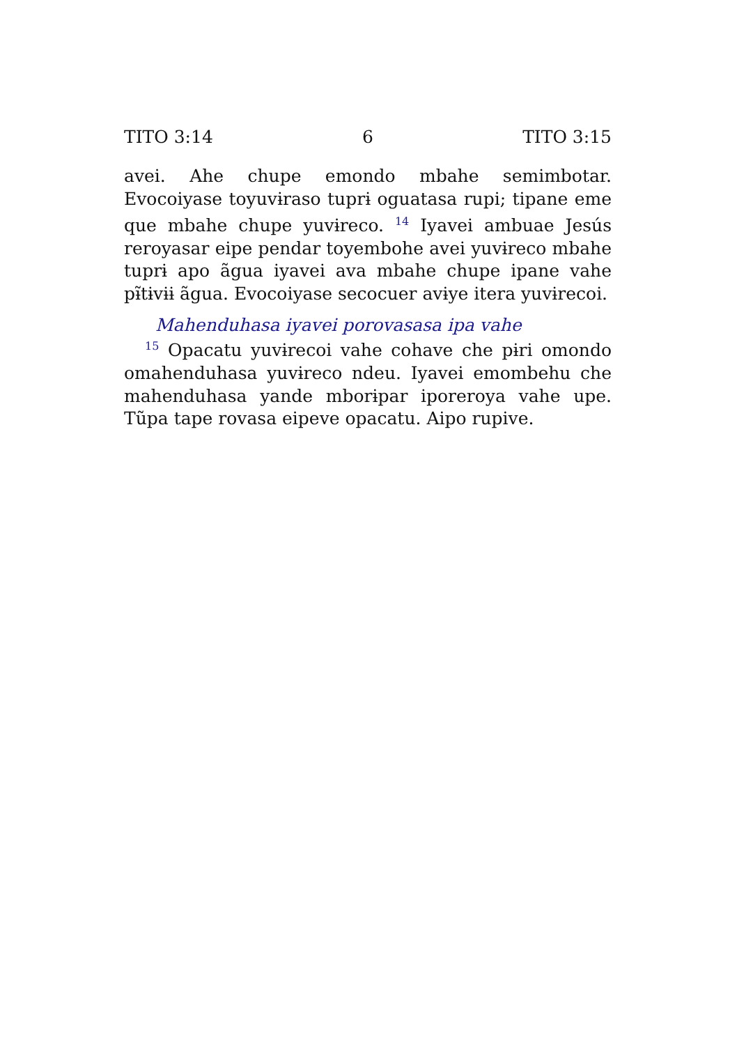TITO 3:14 6 TITO 3:15
avei. Ahe chupe emondo mbahe semimbotar. Evocoiyase toyuvɨraso tuprɨ oguatasa rupi; tipane eme que mbahe chupe yuvɨreco. <sup>14</sup> Iyavei ambuae Jesús reroyasar eipe pendar toyembohe avei yuvɨreco mbahe tuprɨ apo ãgua iyavei ava mbahe chupe ipane vahe pɨ̃tɨvɨɨ ãgua. Evocoiyase secocuer avɨye itera yuvɨrecoi.
Mahenduhasa iyavei porovasasa ipa vahe
<sup>15</sup> Opacatu yuvɨrecoi vahe cohave che pɨri omondo omahenduhasa yuvɨreco ndeu. Iyavei emombehu che mahenduhasa yande mborɨpar iporeroya vahe upe. Tũpa tape rovasa eipeve opacatu. Aipo rupive.